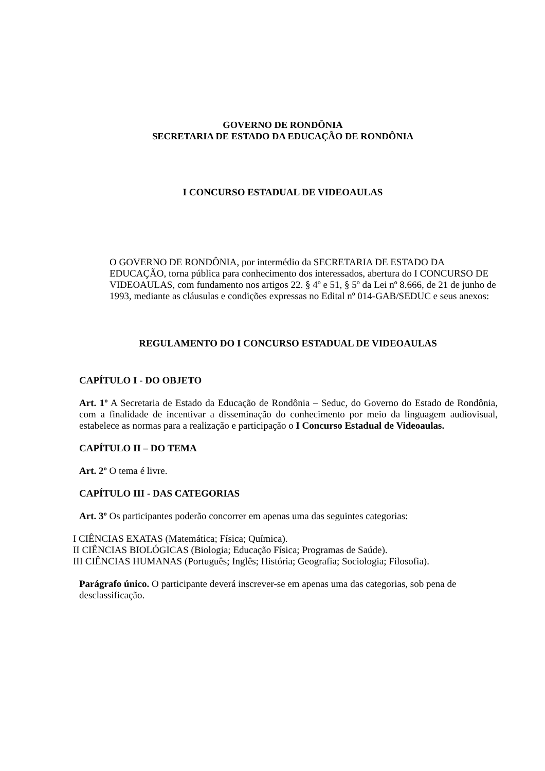GOVERNO DE RONDÔNIA
SECRETARIA DE ESTADO DA EDUCAÇÃO DE RONDÔNIA
I CONCURSO ESTADUAL DE VIDEOAULAS
O GOVERNO DE RONDÔNIA, por intermédio da SECRETARIA DE ESTADO DA EDUCAÇÃO, torna pública para conhecimento dos interessados, abertura do I CONCURSO DE VIDEOAULAS, com fundamento nos artigos 22. § 4º e 51, § 5º da Lei nº 8.666, de 21 de junho de 1993, mediante as cláusulas e condições expressas no Edital nº 014-GAB/SEDUC e seus anexos:
REGULAMENTO DO I CONCURSO ESTADUAL DE VIDEOAULAS
CAPÍTULO I - DO OBJETO
Art. 1º A Secretaria de Estado da Educação de Rondônia – Seduc, do Governo do Estado de Rondônia, com a finalidade de incentivar a disseminação do conhecimento por meio da linguagem audiovisual, estabelece as normas para a realização e participação o I Concurso Estadual de Videoaulas.
CAPÍTULO II – DO TEMA
Art. 2º O tema é livre.
CAPÍTULO III - DAS CATEGORIAS
Art. 3º Os participantes poderão concorrer em apenas uma das seguintes categorias:
I CIÊNCIAS EXATAS (Matemática; Física; Química).
II CIÊNCIAS BIOLÓGICAS (Biologia; Educação Física; Programas de Saúde).
III CIÊNCIAS HUMANAS (Português; Inglês; História; Geografia; Sociologia; Filosofia).
Parágrafo único. O participante deverá inscrever-se em apenas uma das categorias, sob pena de desclassificação.